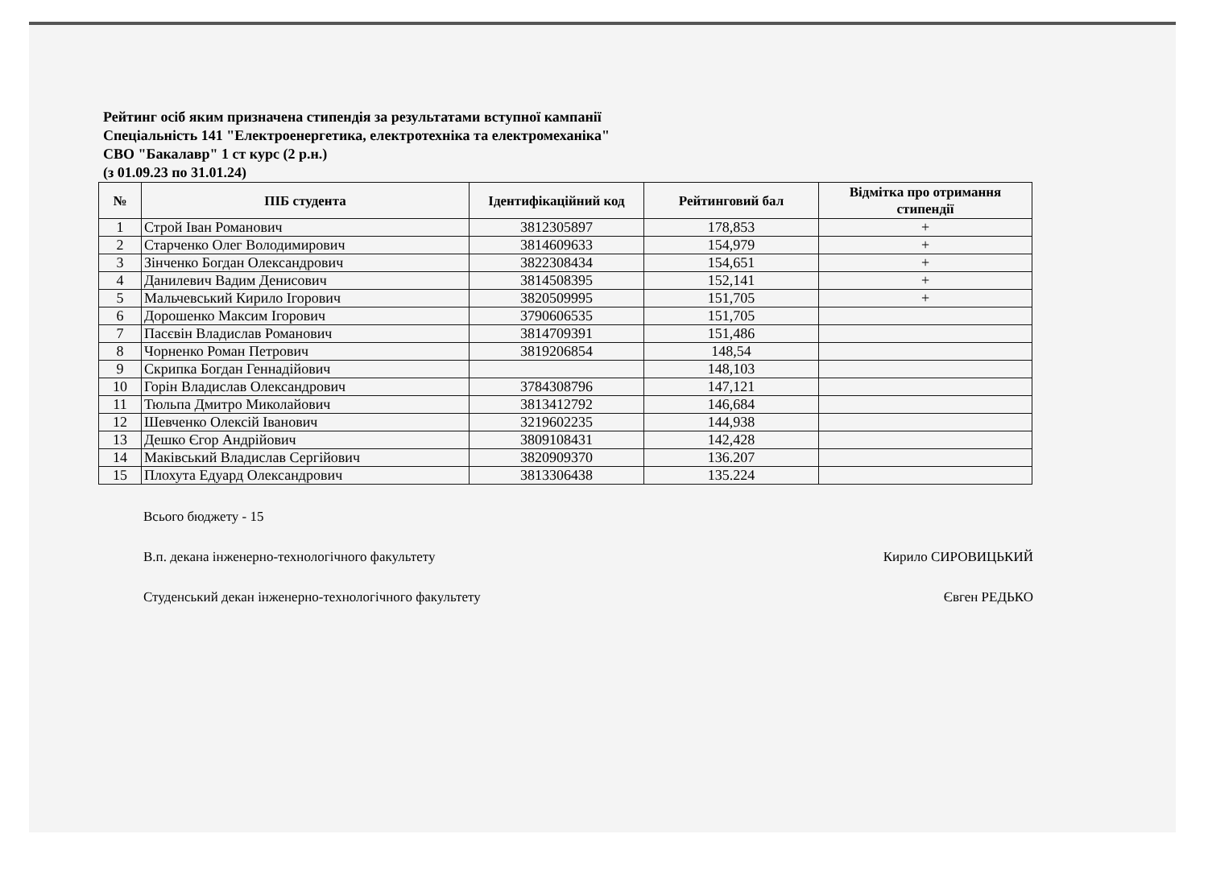Рейтинг осіб яким призначена стипендія за результатами вступної кампанії
Спеціальність 141 "Електроенергетика, електротехніка та електромеханіка"
СВО "Бакалавр" 1 ст курс (2 р.н.)
(з 01.09.23 по 31.01.24)
| № | ПІБ студента | Ідентифікаційний код | Рейтинговий бал | Відмітка про отримання стипендії |
| --- | --- | --- | --- | --- |
| 1 | Строй Іван Романович | 3812305897 | 178,853 | + |
| 2 | Старченко Олег Володимирович | 3814609633 | 154,979 | + |
| 3 | Зінченко Богдан Олександрович | 3822308434 | 154,651 | + |
| 4 | Данилевич Вадим Денисович | 3814508395 | 152,141 | + |
| 5 | Мальчевський Кирило Ігорович | 3820509995 | 151,705 | + |
| 6 | Дорошенко Максим Ігорович | 3790606535 | 151,705 | |
| 7 | Пасєвін Владислав Романович | 3814709391 | 151,486 | |
| 8 | Чорненко Роман Петрович | 3819206854 | 148,54 | |
| 9 | Скрипка Богдан Геннадійович | | 148,103 | |
| 10 | Горін Владислав Олександрович | 3784308796 | 147,121 | |
| 11 | Тюльпа Дмитро Миколайович | 3813412792 | 146,684 | |
| 12 | Шевченко Олексій Іванович | 3219602235 | 144,938 | |
| 13 | Дешко Єгор Андрійович | 3809108431 | 142,428 | |
| 14 | Маківський Владислав Сергійович | 3820909370 | 136.207 | |
| 15 | Плохута Едуард Олександрович | 3813306438 | 135.224 | |
Всього бюджету - 15
В.п. декана інженерно-технологічного факультету Кирило СИРОВИЦЬКИЙ
Студенський декан інженерно-технологічного факультету Євген РЕДЬКО